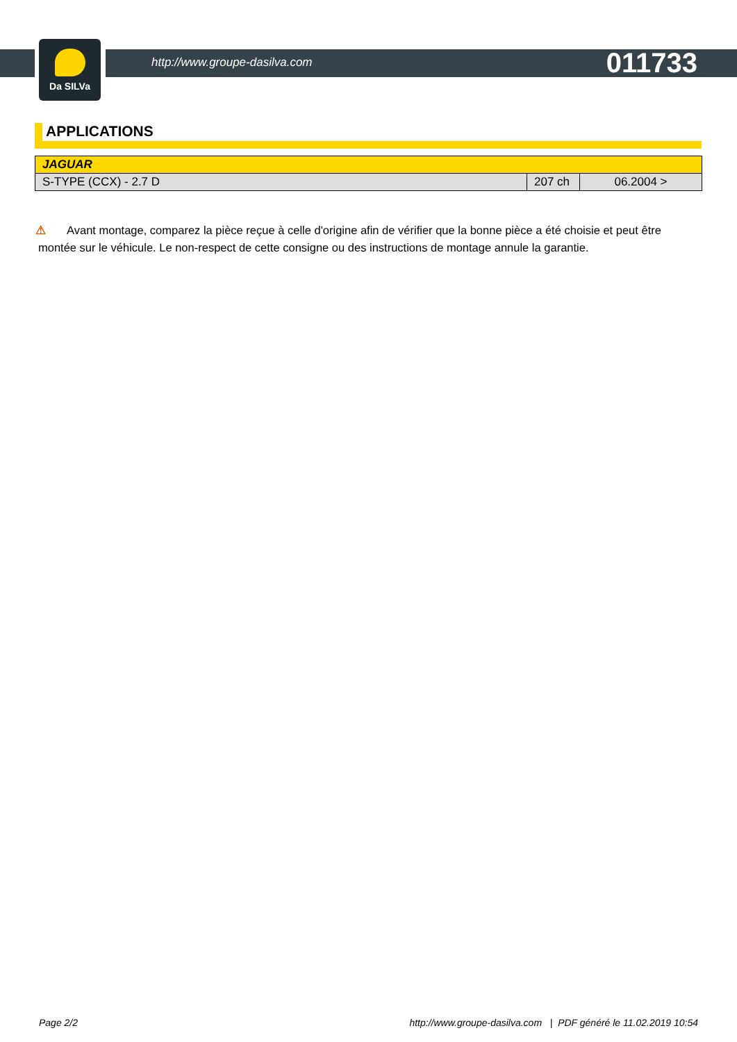Da SILVa
http://www.groupe-dasilva.com 011733
APPLICATIONS
| JAGUAR | | |
| --- | --- | --- |
| S-TYPE (CCX) - 2.7 D | 207 ch | 06.2004 > |
⚠ Avant montage, comparez la pièce reçue à celle d'origine afin de vérifier que la bonne pièce a été choisie et peut être montée sur le véhicule. Le non-respect de cette consigne ou des instructions de montage annule la garantie.
Page 2/2 http://www.groupe-dasilva.com | PDF généré le 11.02.2019 10:54